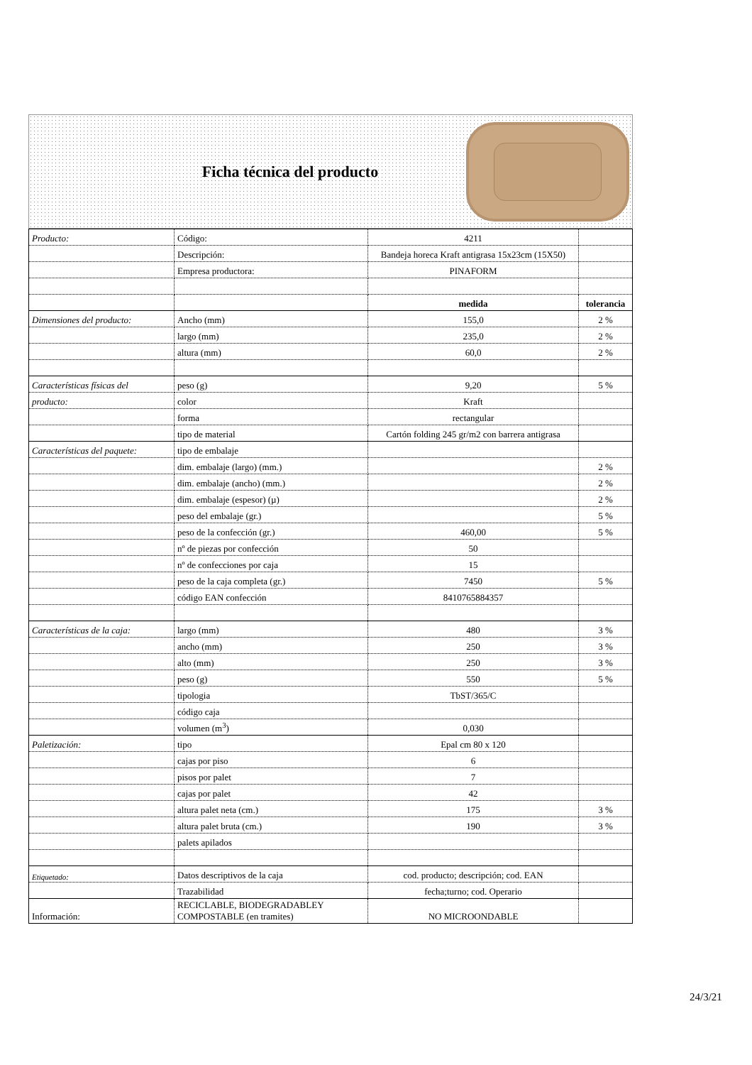Ficha técnica del producto
| Producto: | Código: | 4211 | |
| | Descripción: | Bandeja horeca Kraft antigrasa 15x23cm (15X50) | |
| | Empresa productora: | PINAFORM | |
| | | medida | tolerancia |
| Dimensiones del producto: | Ancho (mm) | 155,0 | 2 % |
| | largo (mm) | 235,0 | 2 % |
| | altura (mm) | 60,0 | 2 % |
| Características físicas del | peso (g) | 9,20 | 5 % |
| producto: | color | Kraft | |
| | forma | rectangular | |
| | tipo de material | Cartón folding 245 gr/m2 con barrera antigrasa | |
| Características del paquete: | tipo de embalaje | | |
| | dim. embalaje (largo) (mm.) | | 2 % |
| | dim. embalaje (ancho) (mm.) | | 2 % |
| | dim. embalaje (espesor) (µ) | | 2 % |
| | peso del embalaje (gr.) | | 5 % |
| | peso de la confección (gr.) | 460,00 | 5 % |
| | nº de piezas por confección | 50 | |
| | nº de confecciones por caja | 15 | |
| | peso de la caja completa (gr.) | 7450 | 5 % |
| | código EAN confección | 8410765884357 | |
| Características de la caja: | largo (mm) | 480 | 3 % |
| | ancho (mm) | 250 | 3 % |
| | alto (mm) | 250 | 3 % |
| | peso (g) | 550 | 5 % |
| | tipologia | TbST/365/C | |
| | código caja | | |
| | volumen (m<sup>3</sup>) | 0,030 | |
| Paletización: | tipo | Epal cm 80 x 120 | |
| | cajas por piso | 6 | |
| | pisos por palet | 7 | |
| | cajas por palet | 42 | |
| | altura palet neta (cm.) | 175 | 3 % |
| | altura palet bruta (cm.) | 190 | 3 % |
| | palets apilados | | |
| Etiquetado: | Datos descriptivos de la caja | cod. producto; descripción; cod. EAN | |
| | Trazabilidad | fecha;turno; cod. Operario | |
| Información: | RECICLABLE, BIODEGRADABLEY COMPOSTABLE (en tramites) | NO MICROONDABLE | |
24/3/21